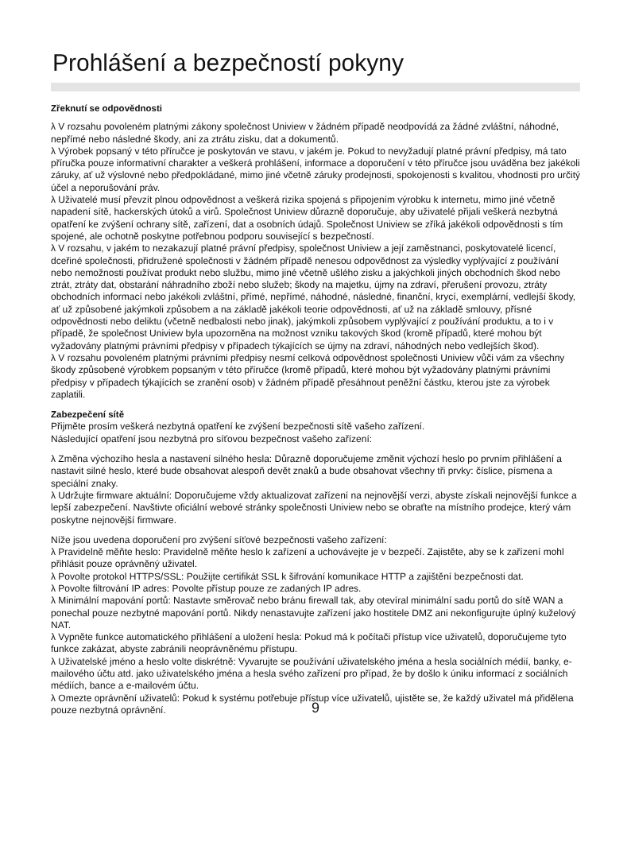Prohlášení a bezpečností pokyny
Zřeknutí se odpovědnosti
λ V rozsahu povoleném platnými zákony společnost Uniview v žádném případě neodpovídá za žádné zvláštní, náhodné, nepřímé nebo následné škody, ani za ztrátu zisku, dat a dokumentů.
λ Výrobek popsaný v této příručce je poskytován ve stavu, v jakém je. Pokud to nevyžadují platné právní předpisy, má tato příručka pouze informativní charakter a veškerá prohlášení, informace a doporučení v této příručce jsou uváděna bez jakékoli záruky, ať už výslovné nebo předpokládané, mimo jiné včetně záruky prodejnosti, spokojenosti s kvalitou, vhodnosti pro určitý účel a neporušování práv.
λ Uživatelé musí převzít plnou odpovědnost a veškerá rizika spojená s připojením výrobku k internetu, mimo jiné včetně napadení sítě, hackerských útoků a virů. Společnost Uniview důrazně doporučuje, aby uživatelé přijali veškerá nezbytná opatření ke zvýšení ochrany sítě, zařízení, dat a osobních údajů. Společnost Uniview se zříká jakékoli odpovědnosti s tím spojené, ale ochotně poskytne potřebnou podporu související s bezpečností.
λ V rozsahu, v jakém to nezakazují platné právní předpisy, společnost Uniview a její zaměstnanci, poskytovatelé licencí, dceřiné společnosti, přidružené společnosti v žádném případě nenesou odpovědnost za výsledky vyplývající z používání nebo nemožnosti používat produkt nebo službu, mimo jiné včetně ušlého zisku a jakýchkoli jiných obchodních škod nebo ztrát, ztráty dat, obstarání náhradního zboží nebo služeb; škody na majetku, újmy na zdraví, přerušení provozu, ztráty obchodních informací nebo jakékoli zvláštní, přímé, nepřímé, náhodné, následné, finanční, krycí, exemplární, vedlejší škody, ať už způsobené jakýmkoli způsobem a na základě jakékoli teorie odpovědnosti, ať už na základě smlouvy, přísné odpovědnosti nebo deliktu (včetně nedbalosti nebo jinak), jakýmkoli způsobem vyplývající z používání produktu, a to i v případě, že společnost Uniview byla upozorněna na možnost vzniku takových škod (kromě případů, které mohou být vyžadovány platnými právními předpisy v případech týkajících se újmy na zdraví, náhodných nebo vedlejších škod).
λ V rozsahu povoleném platnými právními předpisy nesmí celková odpovědnost společnosti Uniview vůči vám za všechny škody způsobené výrobkem popsaným v této příručce (kromě případů, které mohou být vyžadovány platnými právními předpisy v případech týkajících se zranění osob) v žádném případě přesáhnout peněžní částku, kterou jste za výrobek zaplatili.
Zabezpečení sítě
Přijměte prosím veškerá nezbytná opatření ke zvýšení bezpečnosti sítě vašeho zařízení.
Následující opatření jsou nezbytná pro síťovou bezpečnost vašeho zařízení:
λ Změna výchozího hesla a nastavení silného hesla: Důrazně doporučujeme změnit výchozí heslo po prvním přihlášení a nastavit silné heslo, které bude obsahovat alespoň devět znaků a bude obsahovat všechny tři prvky: číslice, písmena a speciální znaky.
λ Udržujte firmware aktuální: Doporučujeme vždy aktualizovat zařízení na nejnovější verzi, abyste získali nejnovější funkce a lepší zabezpečení. Navštivte oficiální webové stránky společnosti Uniview nebo se obraťte na místního prodejce, který vám poskytne nejnovější firmware.
Níže jsou uvedena doporučení pro zvýšení síťové bezpečnosti vašeho zařízení:
λ Pravidelně měňte heslo: Pravidelně měňte heslo k zařízení a uchovávejte je v bezpečí. Zajistěte, aby se k zařízení mohl přihlásit pouze oprávněný uživatel.
λ Povolte protokol HTTPS/SSL: Použijte certifikát SSL k šifrování komunikace HTTP a zajištění bezpečnosti dat.
λ Povolte filtrování IP adres: Povolte přístup pouze ze zadaných IP adres.
λ Minimální mapování portů: Nastavte směrovač nebo bránu firewall tak, aby otevíral minimální sadu portů do sítě WAN a ponechal pouze nezbytné mapování portů. Nikdy nenastavujte zařízení jako hostitele DMZ ani nekonfigurujte úplný kuželový NAT.
λ Vypněte funkce automatického přihlášení a uložení hesla: Pokud má k počítači přístup více uživatelů, doporučujeme tyto funkce zakázat, abyste zabránili neoprávněnému přístupu.
λ Uživatelské jméno a heslo volte diskrétně: Vyvarujte se používání uživatelského jména a hesla sociálních médií, banky, e-mailového účtu atd. jako uživatelského jména a hesla svého zařízení pro případ, že by došlo k úniku informací z sociálních médiích, bance a e-mailovém účtu.
λ Omezte oprávnění uživatelů: Pokud k systému potřebuje přístup více uživatelů, ujistěte se, že každý uživatel má přidělena pouze nezbytná oprávnění.
9